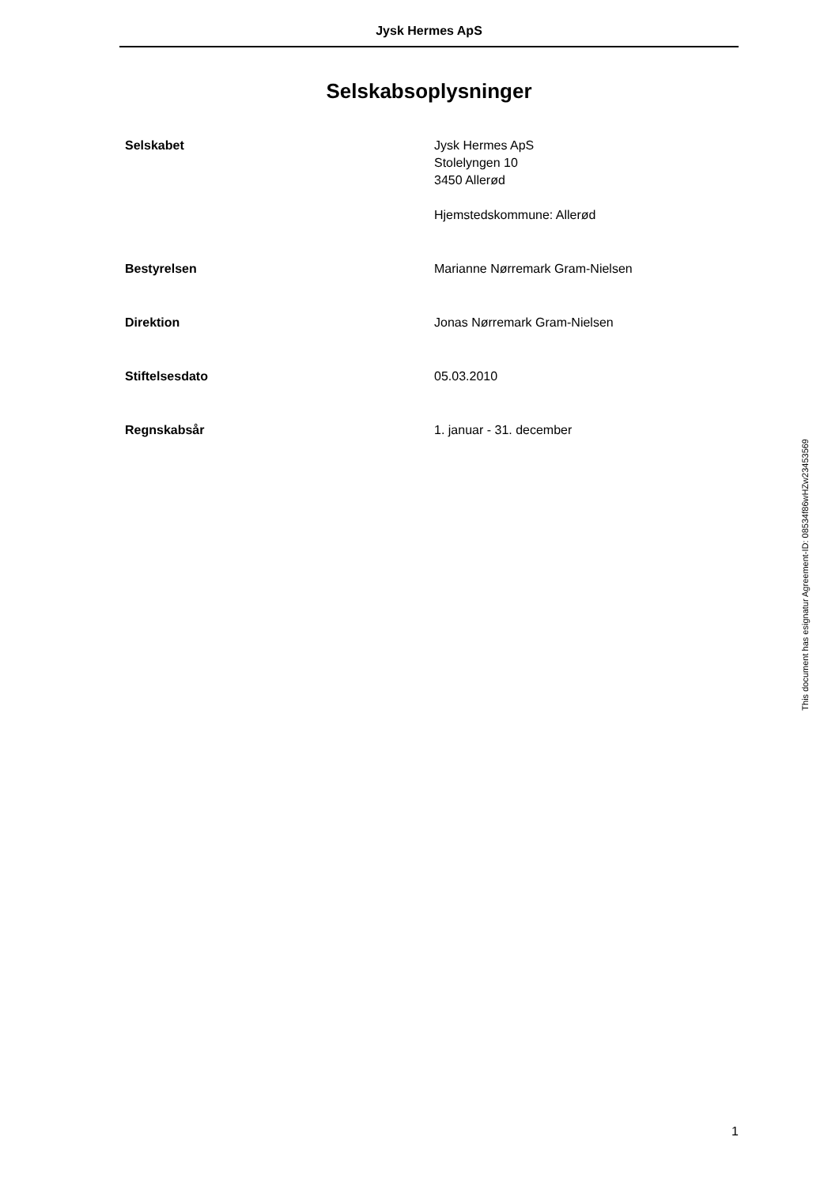Jysk Hermes ApS
Selskabsoplysninger
| Selskabet | Jysk Hermes ApS Stolelyngen 10 3450 Allerød Hjemstedskommune: Allerød |
| Bestyrelsen | Marianne Nørremark Gram-Nielsen |
| Direktion | Jonas Nørremark Gram-Nielsen |
| Stiftelsesdato | 05.03.2010 |
| Regnskabsår | 1. januar - 31. december |
1
This document has esignatur Agreement-ID: 08534f86wHZw23453569